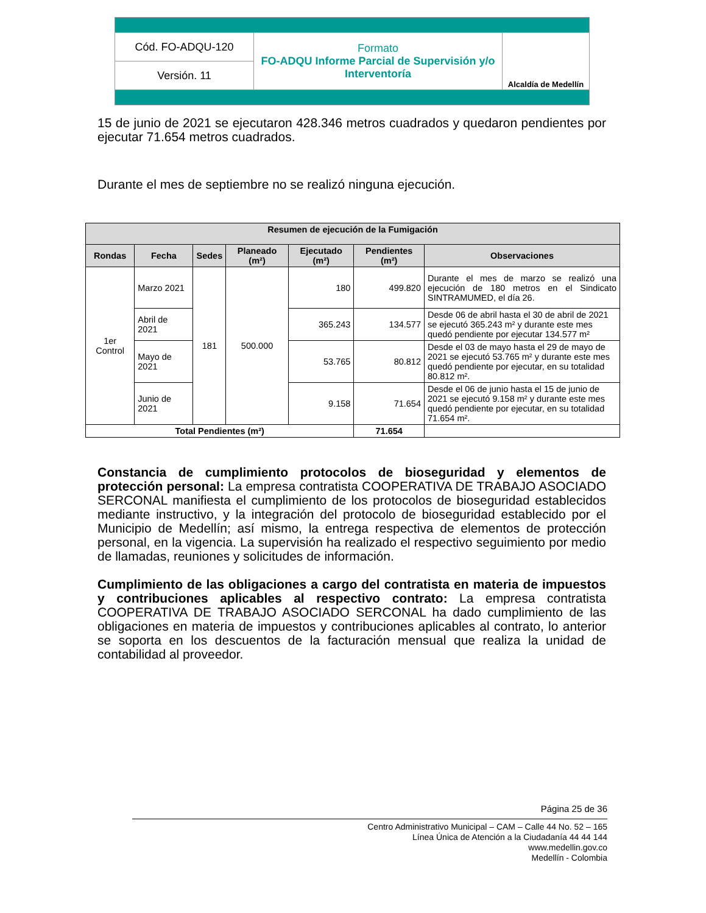| Cód. FO-ADQU-120 | Formato FO-ADQU Informe Parcial de Supervisión y/o Interventoría | Alcaldía de Medellín |
| Versión. 11 | | |
15 de junio de 2021 se ejecutaron 428.346 metros cuadrados y quedaron pendientes por ejecutar 71.654 metros cuadrados.
Durante el mes de septiembre no se realizó ninguna ejecución.
| Resumen de ejecución de la Fumigación | | | | | | |
| --- | --- | --- | --- | --- | --- | --- |
| Rondas | Fecha | Sedes | Planeado (m²) | Ejecutado (m²) | Pendientes (m²) | Observaciones |
| 1er Control | Marzo 2021 | 181 | 500.000 | 180 | 499.820 | Durante el mes de marzo se realizó una ejecución de 180 metros en el Sindicato SINTRAMUMED, el día 26. |
| | Abril de 2021 | | | 365.243 | 134.577 | Desde 06 de abril hasta el 30 de abril de 2021 se ejecutó 365.243 m² y durante este mes quedó pendiente por ejecutar 134.577 m² |
| | Mayo de 2021 | | | 53.765 | 80.812 | Desde el 03 de mayo hasta el 29 de mayo de 2021 se ejecutó 53.765 m² y durante este mes quedó pendiente por ejecutar, en su totalidad 80.812 m². |
| | Junio de 2021 | | | 9.158 | 71.654 | Desde el 06 de junio hasta el 15 de junio de 2021 se ejecutó 9.158 m² y durante este mes quedó pendiente por ejecutar, en su totalidad 71.654 m². |
| Total Pendientes (m²) | | | | | 71.654 | |
Constancia de cumplimiento protocolos de bioseguridad y elementos de protección personal: La empresa contratista COOPERATIVA DE TRABAJO ASOCIADO SERCONAL manifiesta el cumplimiento de los protocolos de bioseguridad establecidos mediante instructivo, y la integración del protocolo de bioseguridad establecido por el Municipio de Medellín; así mismo, la entrega respectiva de elementos de protección personal, en la vigencia. La supervisión ha realizado el respectivo seguimiento por medio de llamadas, reuniones y solicitudes de información.
Cumplimiento de las obligaciones a cargo del contratista en materia de impuestos y contribuciones aplicables al respectivo contrato: La empresa contratista COOPERATIVA DE TRABAJO ASOCIADO SERCONAL ha dado cumplimiento de las obligaciones en materia de impuestos y contribuciones aplicables al contrato, lo anterior se soporta en los descuentos de la facturación mensual que realiza la unidad de contabilidad al proveedor.
Página 25 de 36
Centro Administrativo Municipal – CAM – Calle 44 No. 52 – 165
Línea Única de Atención a la Ciudadanía 44 44 144
www.medellin.gov.co
Medellín - Colombia